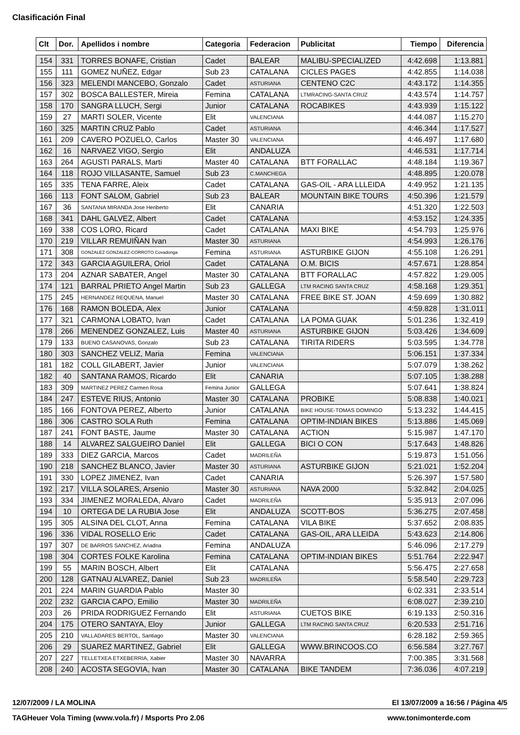Clasificación Final
| Clt | Dor. | Apellidos i nombre | Categoria | Federacion | Publicitat | Tiempo | Diferencia |
| --- | --- | --- | --- | --- | --- | --- | --- |
| 154 | 331 | TORRES BONAFE, Cristian | Cadet | BALEAR | MALIBU-SPECIALIZED | 4:42.698 | 1:13.881 |
| 155 | 111 | GOMEZ NUÑEZ, Edgar | Sub 23 | CATALANA | CICLES PAGES | 4:42.855 | 1:14.038 |
| 156 | 323 | MELENDI MANCEBO, Gonzalo | Cadet | ASTURIANA | CENTENO C2C | 4:43.172 | 1:14.355 |
| 157 | 302 | BOSCA BALLESTER, Mireia | Femina | CATALANA | LTMRACING-SANTA CRUZ | 4:43.574 | 1:14.757 |
| 158 | 170 | SANGRA LLUCH, Sergi | Junior | CATALANA | ROCABIKES | 4:43.939 | 1:15.122 |
| 159 | 27 | MARTI SOLER, Vicente | Elit | VALENCIANA | | 4:44.087 | 1:15.270 |
| 160 | 325 | MARTIN CRUZ Pablo | Cadet | ASTURIANA | | 4:46.344 | 1:17.527 |
| 161 | 209 | CAVERO POZUELO, Carlos | Master 30 | VALENCIANA | | 4:46.497 | 1:17.680 |
| 162 | 16 | NARVAEZ VIGO, Sergio | Elit | ANDALUZA | | 4:46.531 | 1:17.714 |
| 163 | 264 | AGUSTI PARALS, Marti | Master 40 | CATALANA | BTT FORALLAC | 4:48.184 | 1:19.367 |
| 164 | 118 | ROJO VILLASANTE, Samuel | Sub 23 | C.MANCHEGA | | 4:48.895 | 1:20.078 |
| 165 | 335 | TENA FARRE, Aleix | Cadet | CATALANA | GAS-OIL - ARA LLLEIDA | 4:49.952 | 1:21.135 |
| 166 | 113 | FONT SALOM, Gabriel | Sub 23 | BALEAR | MOUNTAIN BIKE TOURS | 4:50.396 | 1:21.579 |
| 167 | 36 | SANTANA MIRANDA Jose Heriberto | Elit | CANARIA | | 4:51.320 | 1:22.503 |
| 168 | 341 | DAHL GALVEZ, Albert | Cadet | CATALANA | | 4:53.152 | 1:24.335 |
| 169 | 338 | COS LORO, Ricard | Cadet | CATALANA | MAXI BIKE | 4:54.793 | 1:25.976 |
| 170 | 219 | VILLAR REMUIÑAN Ivan | Master 30 | ASTURIANA | | 4:54.993 | 1:26.176 |
| 171 | 308 | GONZALEZ GONZALEZ-CORROTO Covadonga | Femina | ASTURIANA | ASTURBIKE GIJON | 4:55.108 | 1:26.291 |
| 172 | 343 | GARCIA AGUILERA, Oriol | Cadet | CATALANA | O.M. BICIS | 4:57.671 | 1:28.854 |
| 173 | 204 | AZNAR SABATER, Angel | Master 30 | CATALANA | BTT FORALLAC | 4:57.822 | 1:29.005 |
| 174 | 121 | BARRAL PRIETO Angel Martin | Sub 23 | GALLEGA | LTM RACING SANTA CRUZ | 4:58.168 | 1:29.351 |
| 175 | 245 | HERNANDEZ REQUENA, Manuel | Master 30 | CATALANA | FREE BIKE ST. JOAN | 4:59.699 | 1:30.882 |
| 176 | 168 | RAMON BOLEDA, Alex | Junior | CATALANA | | 4:59.828 | 1:31.011 |
| 177 | 321 | CARMONA LOBATO, Ivan | Cadet | CATALANA | LA POMA GUAK | 5:01.236 | 1:32.419 |
| 178 | 266 | MENENDEZ GONZALEZ, Luis | Master 40 | ASTURIANA | ASTURBIKE GIJON | 5:03.426 | 1:34.609 |
| 179 | 133 | BUENO CASANOVAS, Gonzalo | Sub 23 | CATALANA | TIRITA RIDERS | 5:03.595 | 1:34.778 |
| 180 | 303 | SANCHEZ VELIZ, Maria | Femina | VALENCIANA | | 5:06.151 | 1:37.334 |
| 181 | 182 | COLL GILABERT, Javier | Junior | VALENCIANA | | 5:07.079 | 1:38.262 |
| 182 | 40 | SANTANA RAMOS, Ricardo | Elit | CANARIA | | 5:07.105 | 1:38.288 |
| 183 | 309 | MARTINEZ PEREZ Carmen Rosa | Femina Junior | GALLEGA | | 5:07.641 | 1:38.824 |
| 184 | 247 | ESTEVE RIUS, Antonio | Master 30 | CATALANA | PROBIKE | 5:08.838 | 1:40.021 |
| 185 | 166 | FONTOVA PEREZ, Alberto | Junior | CATALANA | BIKE HOUSE-TOMAS DOMINGO | 5:13.232 | 1:44.415 |
| 186 | 306 | CASTRO SOLA Ruth | Femina | CATALANA | OPTIM-INDIAN BIKES | 5:13.886 | 1:45.069 |
| 187 | 241 | FONT BASTE, Jaume | Master 30 | CATALANA | ACTION | 5:15.987 | 1:47.170 |
| 188 | 14 | ALVAREZ SALGUEIRO Daniel | Elit | GALLEGA | BICI O CON | 5:17.643 | 1:48.826 |
| 189 | 333 | DIEZ GARCIA, Marcos | Cadet | MADRILEÑA | | 5:19.873 | 1:51.056 |
| 190 | 218 | SANCHEZ BLANCO, Javier | Master 30 | ASTURIANA | ASTURBIKE GIJON | 5:21.021 | 1:52.204 |
| 191 | 330 | LOPEZ JIMENEZ, Ivan | Cadet | CANARIA | | 5:26.397 | 1:57.580 |
| 192 | 217 | VILLA SOLARES, Arsenio | Master 30 | ASTURIANA | NAVA 2000 | 5:32.842 | 2:04.025 |
| 193 | 334 | JIMENEZ MORALEDA, Alvaro | Cadet | MADRILEÑA | | 5:35.913 | 2:07.096 |
| 194 | 10 | ORTEGA DE LA RUBIA Jose | Elit | ANDALUZA | SCOTT-BOS | 5:36.275 | 2:07.458 |
| 195 | 305 | ALSINA DEL CLOT, Anna | Femina | CATALANA | VILA BIKE | 5:37.652 | 2:08.835 |
| 196 | 336 | VIDAL ROSELLO Eric | Cadet | CATALANA | GAS-OIL, ARA LLEIDA | 5:43.623 | 2:14.806 |
| 197 | 307 | DE BARROS SANCHEZ, Ariadna | Femina | ANDALUZA | | 5:46.096 | 2:17.279 |
| 198 | 304 | CORTES FOLKE Karolina | Femina | CATALANA | OPTIM-INDIAN BIKES | 5:51.764 | 2:22.947 |
| 199 | 55 | MARIN BOSCH, Albert | Elit | CATALANA | | 5:56.475 | 2:27.658 |
| 200 | 128 | GATNAU ALVAREZ, Daniel | Sub 23 | MADRILEÑA | | 5:58.540 | 2:29.723 |
| 201 | 224 | MARIN GUARDIA Pablo | Master 30 | | | 6:02.331 | 2:33.514 |
| 202 | 232 | GARCIA CAPO, Emilio | Master 30 | MADRILEÑA | | 6:08.027 | 2:39.210 |
| 203 | 26 | PRIDA RODRIGUEZ Fernando | Elit | ASTURIANA | CUETOS BIKE | 6:19.133 | 2:50.316 |
| 204 | 175 | OTERO SANTAYA, Eloy | Junior | GALLEGA | LTM RACING SANTA CRUZ | 6:20.533 | 2:51.716 |
| 205 | 210 | VALLADARES BERTOL, Santiago | Master 30 | VALENCIANA | | 6:28.182 | 2:59.365 |
| 206 | 29 | SUAREZ MARTINEZ, Gabriel | Elit | GALLEGA | WWW.BRINCOOS.CO | 6:56.584 | 3:27.767 |
| 207 | 227 | TELLETXEA ETXEBERRIA, Xabier | Master 30 | NAVARRA | | 7:00.385 | 3:31.568 |
| 208 | 240 | ACOSTA SEGOVIA, Ivan | Master 30 | CATALANA | BIKE TANDEM | 7:36.036 | 4:07.219 |
12/07/2009 / LA MOLINA El 13/07/2009 a 16:56 / Página 4/5
TAGHeuer Vola Timing (www.vola.fr) / Msports Pro 2.06 www.tonimonterde.com